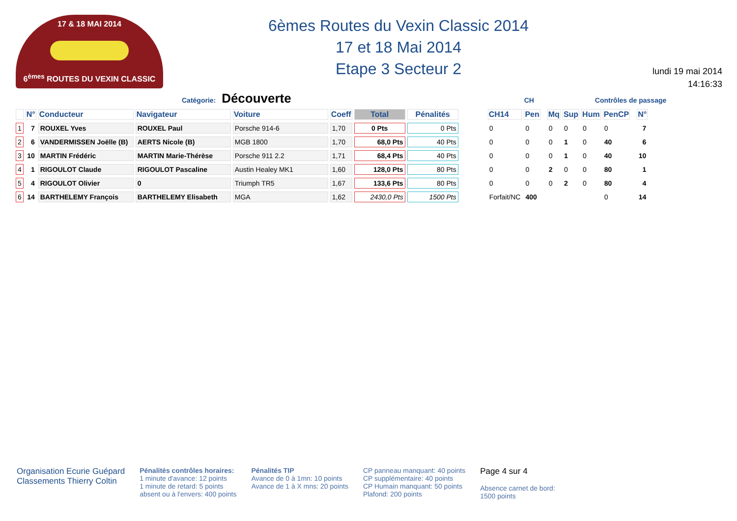17 & 18 MAI 2014
6<sup>èmes</sup> ROUTES DU VEXIN CLASSIC
6èmes Routes du Vexin Classic 2014
17 et 18 Mai 2014
Etape 3 Secteur 2
lundi 19 mai 2014
14:16:33
Catégorie: Découverte CH Contrôles de passage
| | N° | Conducteur | Navigateur | Voiture | Coeff | Total | Pénalités | | CH14 | Pen | | Mq | Sup | Hum | PenCP | | N° |
| --- | --- | --- | --- | --- | --- | --- | --- | --- | --- | --- | --- | --- | --- | --- | --- | --- | --- |
| 1 | 7 | ROUXEL Yves | ROUXEL Paul | Porsche 914-6 | 1,70 | 0 Pts | 0 Pts | | 0 | 0 | | 0 | 0 | 0 | 0 | | 7 |
| 2 | 6 | VANDERMISSEN Joëlle (B) | AERTS Nicole (B) | MGB 1800 | 1,70 | 68,0 Pts | 40 Pts | | 0 | 0 | | 0 | 1 | 0 | 40 | | 6 |
| 3 | 10 | MARTIN Frédéric | MARTIN Marie-Thérèse | Porsche 911 2.2 | 1,71 | 68,4 Pts | 40 Pts | | 0 | 0 | | 0 | 1 | 0 | 40 | | 10 |
| 4 | 1 | RIGOULOT Claude | RIGOULOT Pascaline | Austin Healey MK1 | 1,60 | 128,0 Pts | 80 Pts | | 0 | 0 | | 2 | 0 | 0 | 80 | | 1 |
| 5 | 4 | RIGOULOT Olivier | 0 | Triumph TR5 | 1,67 | 133,6 Pts | 80 Pts | | 0 | 0 | | 0 | 2 | 0 | 80 | | 4 |
| 6 | 14 | BARTHELEMY François | BARTHELEMY Elisabeth | MGA | 1,62 | 2430,0 Pts | 1500 Pts | | Forfait/NC | 400 | | | | | 0 | | 14 |
Organisation Ecurie Guépard
Classements Thierry Coltin
Pénalités contrôles horaires:
1 minute d'avance: 12 points
1 minute de retard: 5 points
absent ou à l'envers: 400 points
Pénalités TIP
Avance de 0 à 1mn: 10 points
Avance de 1 à X mns: 20 points
CP panneau manquant: 40 points
CP supplémentaire: 40 points
CP Humain manquant: 50 points
Plafond: 200 points
Page 4 sur 4
Absence carnet de bord:
1500 points